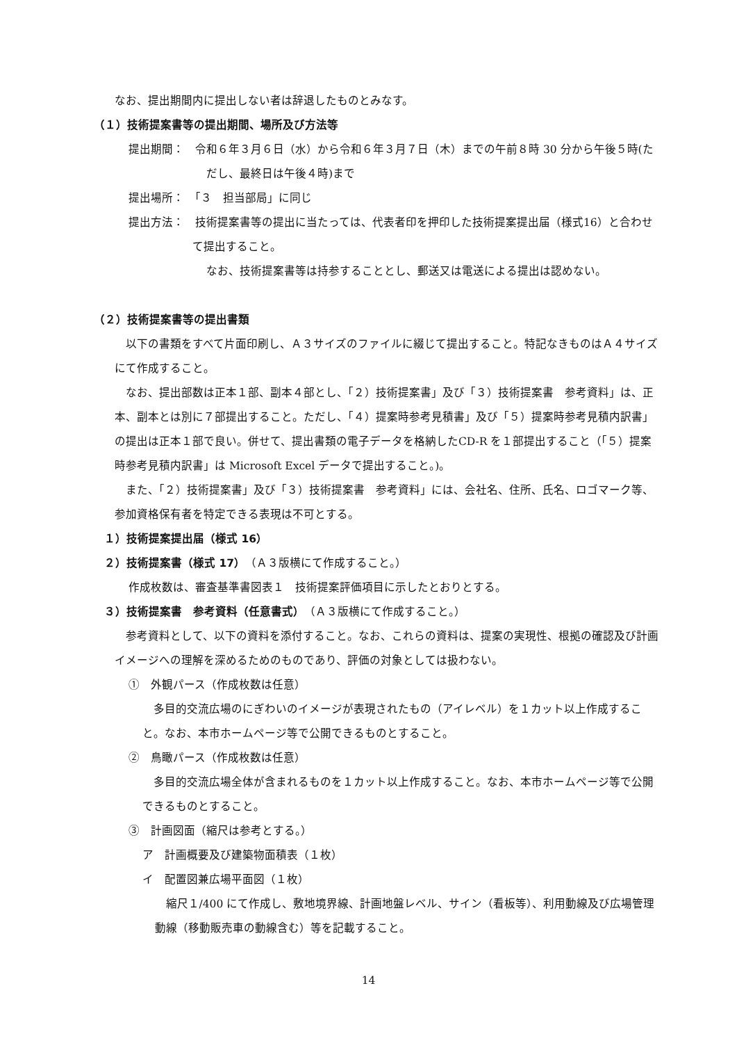なお、提出期間内に提出しない者は辞退したものとみなす。
（１）技術提案書等の提出期間、場所及び方法等
提出期間：　令和６年３月６日（水）から令和６年３月７日（木）までの午前８時 30 分から午後５時(ただし、最終日は午後４時)まで
提出場所：　「３　担当部局」に同じ
提出方法：　技術提案書等の提出に当たっては、代表者印を押印した技術提案提出届（様式16）と合わせて提出すること。
なお、技術提案書等は持参することとし、郵送又は電送による提出は認めない。
（２）技術提案書等の提出書類
以下の書類をすべて片面印刷し、Ａ３サイズのファイルに綴じて提出すること。特記なきものはＡ４サイズにて作成すること。
なお、提出部数は正本１部、副本４部とし、「２）技術提案書」及び「３）技術提案書　参考資料」は、正本、副本とは別に７部提出すること。ただし、「４）提案時参考見積書」及び「５）提案時参考見積内訳書」の提出は正本１部で良い。併せて、提出書類の電子データを格納したCD-R を１部提出すること（「５）提案時参考見積内訳書」は Microsoft Excel データで提出すること。)。
また、「２）技術提案書」及び「３）技術提案書　参考資料」には、会社名、住所、氏名、ロゴマーク等、参加資格保有者を特定できる表現は不可とする。
１）技術提案提出届（様式 16）
２）技術提案書（様式 17）（Ａ３版横にて作成すること。）
作成枚数は、審査基準書図表１　技術提案評価項目に示したとおりとする。
３）技術提案書　参考資料（任意書式）（Ａ３版横にて作成すること。）
参考資料として、以下の資料を添付すること。なお、これらの資料は、提案の実現性、根拠の確認及び計画イメージへの理解を深めるためのものであり、評価の対象としては扱わない。
①　外観パース（作成枚数は任意）
多目的交流広場のにぎわいのイメージが表現されたもの（アイレベル）を１カット以上作成すること。なお、本市ホームページ等で公開できるものとすること。
②　鳥瞰パース（作成枚数は任意）
多目的交流広場全体が含まれるものを１カット以上作成すること。なお、本市ホームページ等で公開できるものとすること。
③　計画図面（縮尺は参考とする。）
ア　計画概要及び建築物面積表（１枚）
イ　配置図兼広場平面図（１枚）
縮尺１/400 にて作成し、敷地境界線、計画地盤レベル、サイン（看板等）、利用動線及び広場管理動線（移動販売車の動線含む）等を記載すること。
14